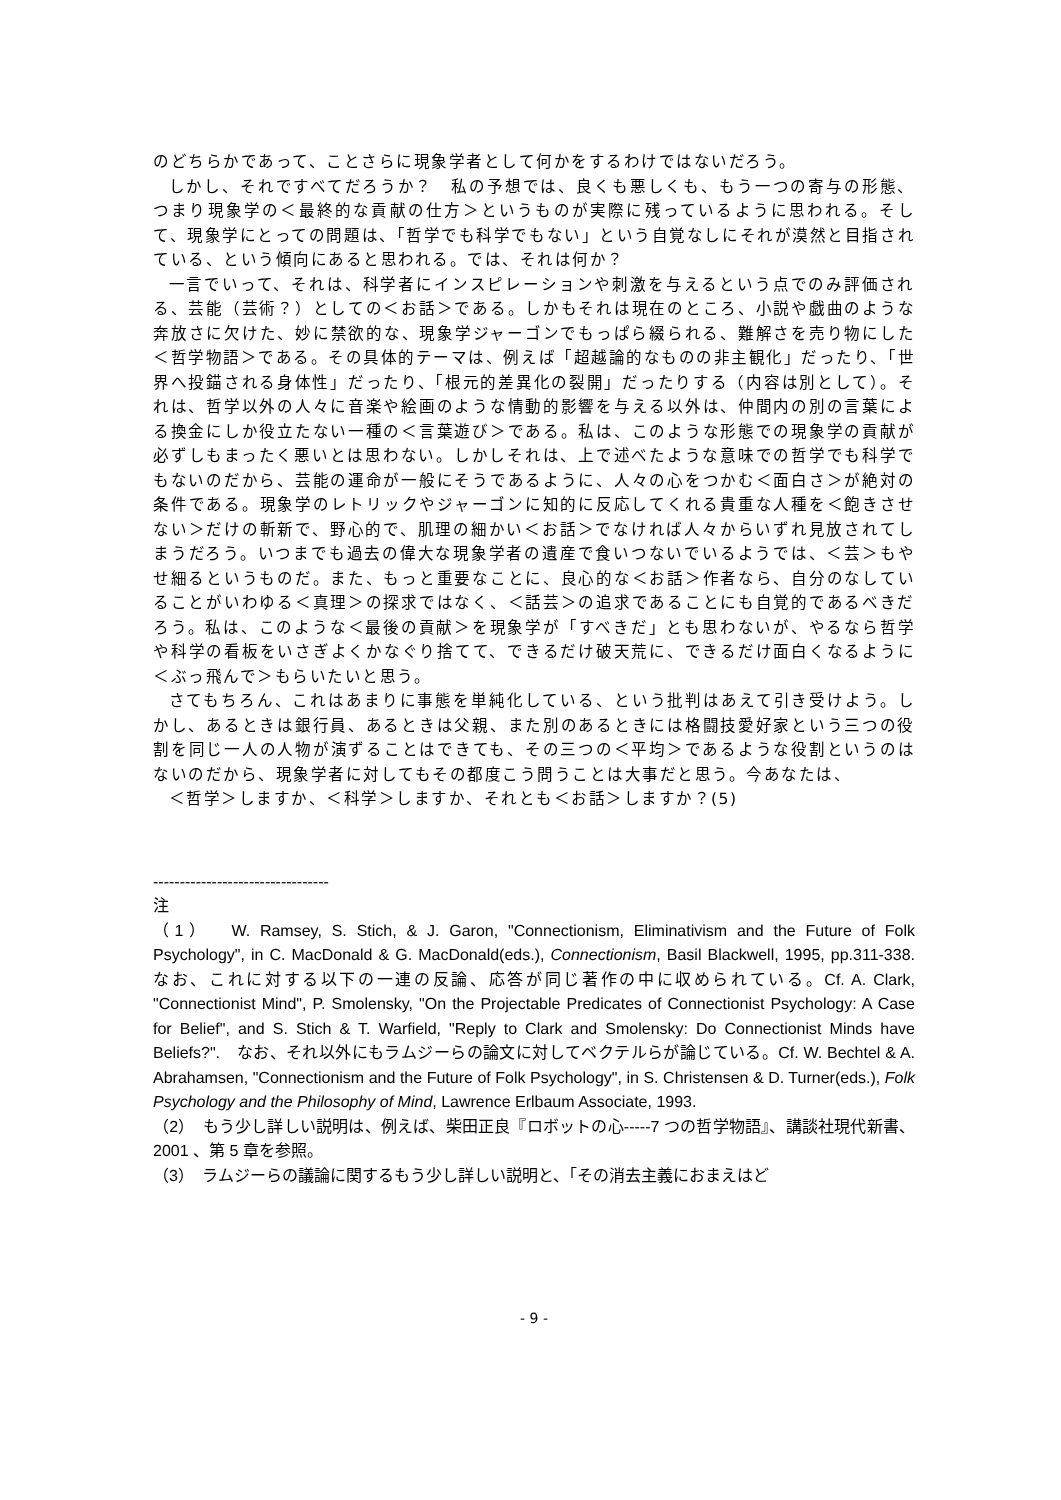のどちらかであって、ことさらに現象学者として何かをするわけではないだろう。
しかし、それですべてだろうか？　私の予想では、良くも悪しくも、もう一つの寄与の形態、つまり現象学の＜最終的な貢献の仕方＞というものが実際に残っているように思われる。そして、現象学にとっての問題は、「哲学でも科学でもない」という自覚なしにそれが漠然と目指されている、という傾向にあると思われる。では、それは何か？
一言でいって、それは、科学者にインスピレーションや刺激を与えるという点でのみ評価される、芸能（芸術？）としての＜お話＞である。しかもそれは現在のところ、小説や戯曲のような奔放さに欠けた、妙に禁欲的な、現象学ジャーゴンでもっぱら綴られる、難解さを売り物にした＜哲学物語＞である。その具体的テーマは、例えば「超越論的なものの非主観化」だったり、「世界へ投錨される身体性」だったり、「根元的差異化の裂開」だったりする（内容は別として）。それは、哲学以外の人々に音楽や絵画のような情動的影響を与える以外は、仲間内の別の言葉による換金にしか役立たない一種の＜言葉遊び＞である。私は、このような形態での現象学の貢献が必ずしもまったく悪いとは思わない。しかしそれは、上で述べたような意味での哲学でも科学でもないのだから、芸能の運命が一般にそうであるように、人々の心をつかむ＜面白さ＞が絶対の条件である。現象学のレトリックやジャーゴンに知的に反応してくれる貴重な人種を＜飽きさせない＞だけの斬新で、野心的で、肌理の細かい＜お話＞でなければ人々からいずれ見放されてしまうだろう。いつまでも過去の偉大な現象学者の遺産で食いつないでいるようでは、＜芸＞もやせ細るというものだ。また、もっと重要なことに、良心的な＜お話＞作者なら、自分のなしていることがいわゆる＜真理＞の探求ではなく、＜話芸＞の追求であることにも自覚的であるべきだろう。私は、このような＜最後の貢献＞を現象学が「すべきだ」とも思わないが、やるなら哲学や科学の看板をいさぎよくかなぐり捨てて、できるだけ破天荒に、できるだけ面白くなるように＜ぶっ飛んで＞もらいたいと思う。
さてもちろん、これはあまりに事態を単純化している、という批判はあえて引き受けよう。しかし、あるときは銀行員、あるときは父親、また別のあるときには格闘技愛好家という三つの役割を同じ一人の人物が演ずることはできても、その三つの＜平均＞であるような役割というのはないのだから、現象学者に対してもその都度こう問うことは大事だと思う。今あなたは、
＜哲学＞しますか、＜科学＞しますか、それとも＜お話＞しますか？(5)
---------------------------------
注
（1）　W. Ramsey, S. Stich, & J. Garon, "Connectionism, Eliminativism and the Future of Folk Psychology", in C. MacDonald & G. MacDonald(eds.), Connectionism, Basil Blackwell, 1995, pp.311-338. なお、これに対する以下の一連の反論、応答が同じ著作の中に収められている。Cf. A. Clark, "Connectionist Mind", P. Smolensky, "On the Projectable Predicates of Connectionist Psychology: A Case for Belief", and S. Stich & T. Warfield, "Reply to Clark and Smolensky: Do Connectionist Minds have Beliefs?".　なお、それ以外にもラムジーらの論文に対してベクテルらが論じている。Cf. W. Bechtel & A. Abrahamsen, "Connectionism and the Future of Folk Psychology", in S. Christensen & D. Turner(eds.), Folk Psychology and the Philosophy of Mind, Lawrence Erlbaum Associate, 1993.
（2）　もう少し詳しい説明は、例えば、柴田正良『ロボットの心-----7 つの哲学物語』、講談社現代新書、2001 、第 5 章を参照。
（3）　ラムジーらの議論に関するもう少し詳しい説明と、「その消去主義におまえはど
- 9 -